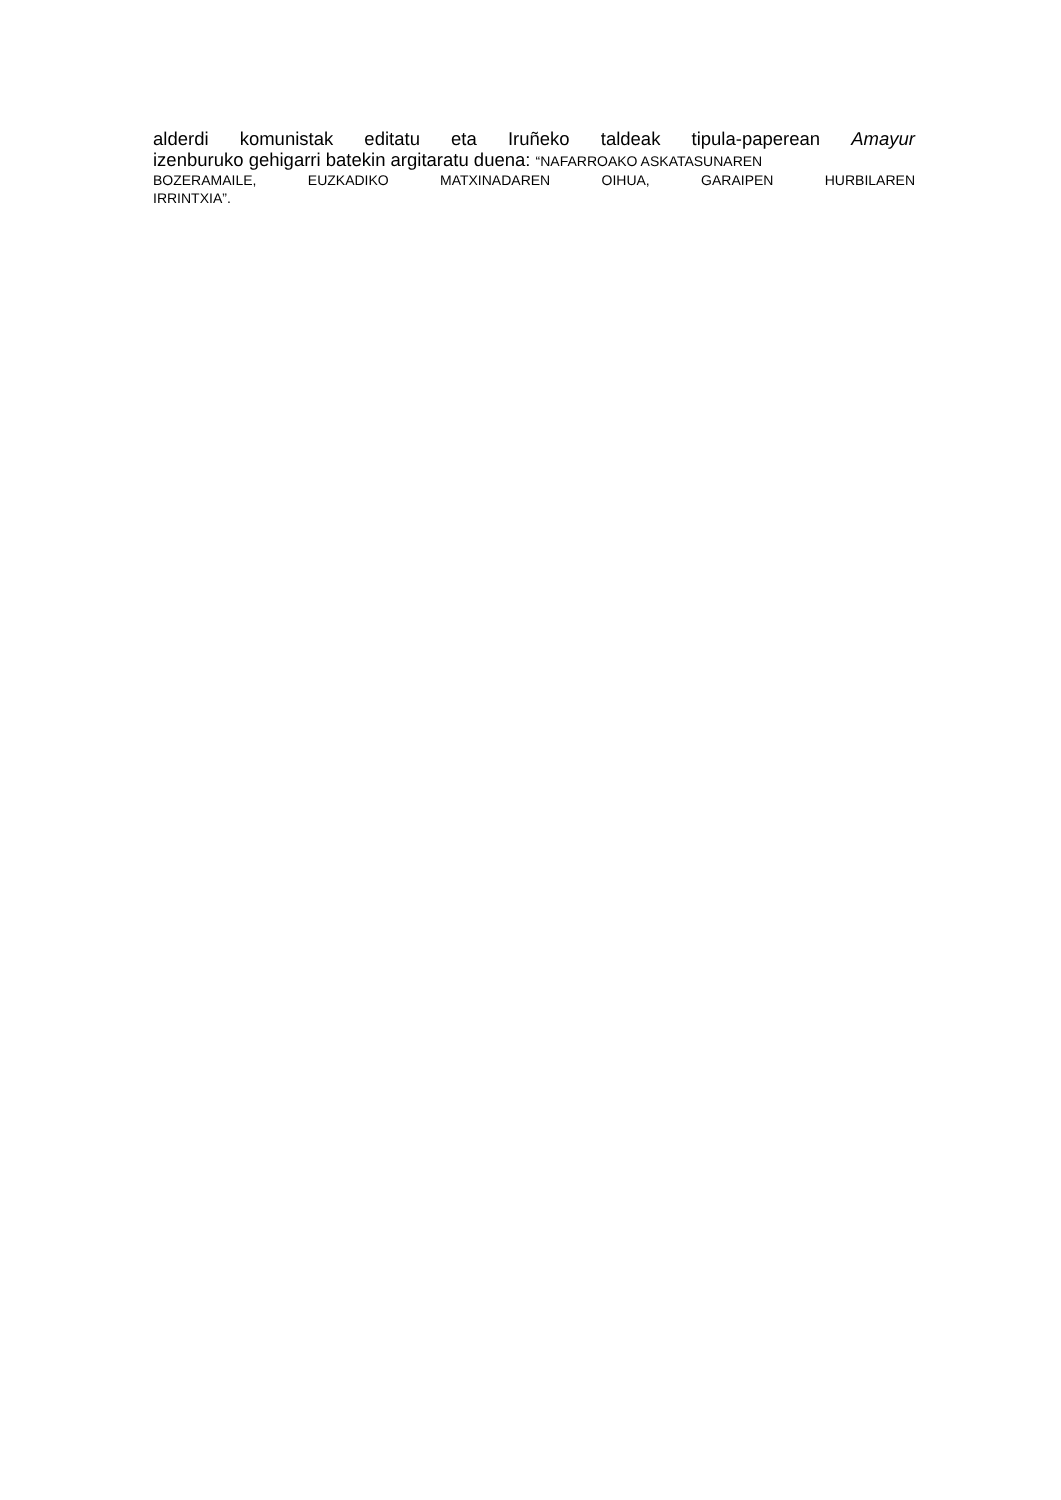alderdi komunistak editatu eta Iruñeko taldeak tipula-paperean Amayur
izenburuko gehigarri batekin argitaratu duena: “NAFARROAKO ASKATASUNAREN
BOZERAMAILE, EUZKADIKO MATXINADAREN OIHUA, GARAIPEN HURBILAREN
IRRINTXIA”.